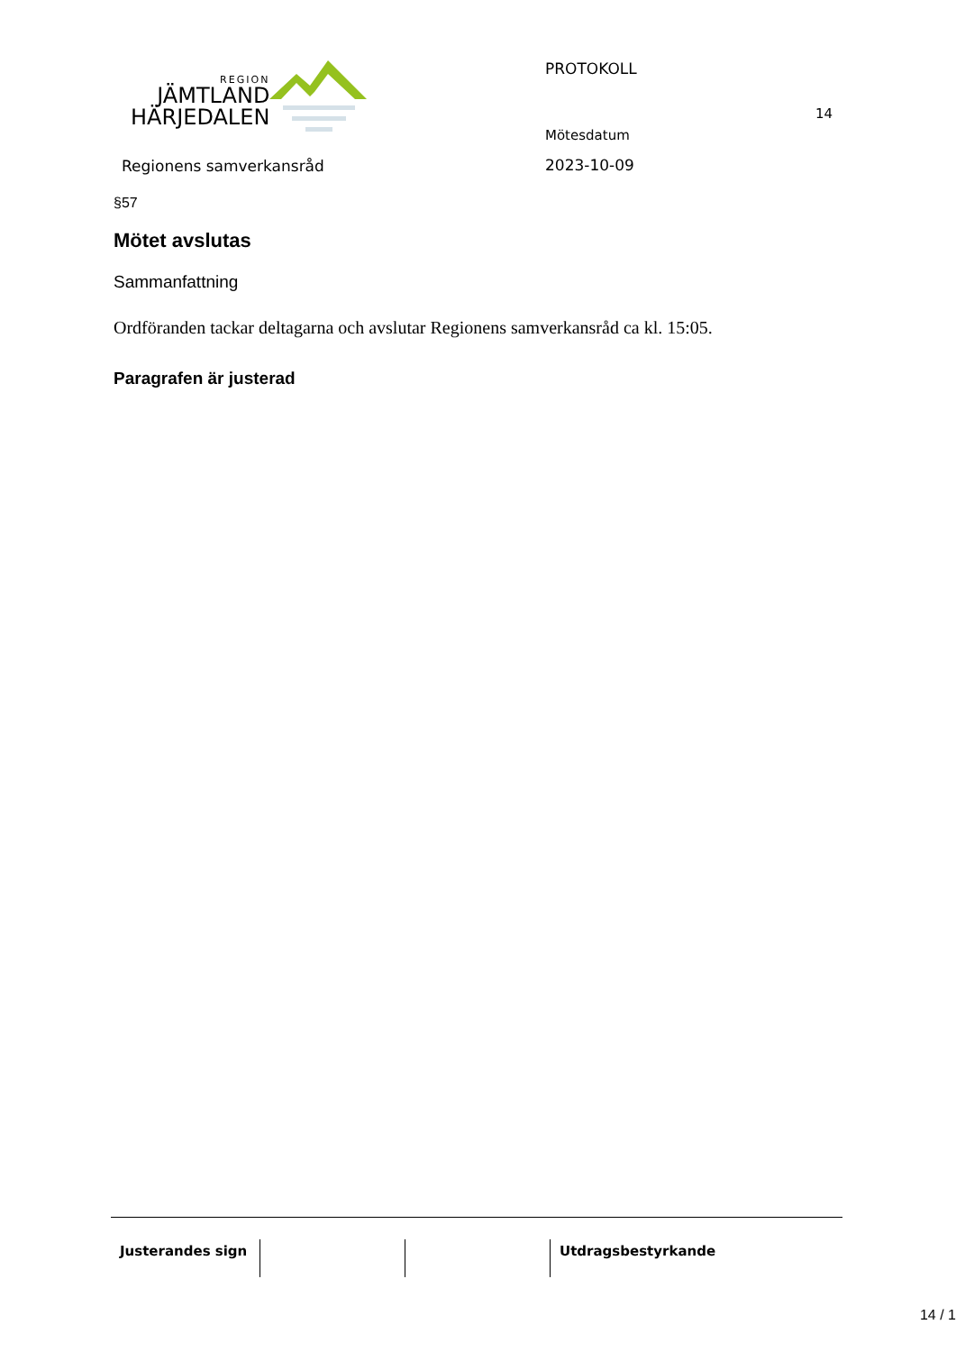REGION
JÄMTLAND
HÄRJEDALEN
Regionens samverkansråd
PROTOKOLL
Mötesdatum
2023-10-09
14
§57
Mötet avslutas
Sammanfattning
Ordföranden tackar deltagarna och avslutar Regionens samverkansråd ca kl. 15:05.
Paragrafen är justerad
Justerandes sign Utdragsbestyrkande
14 / 1